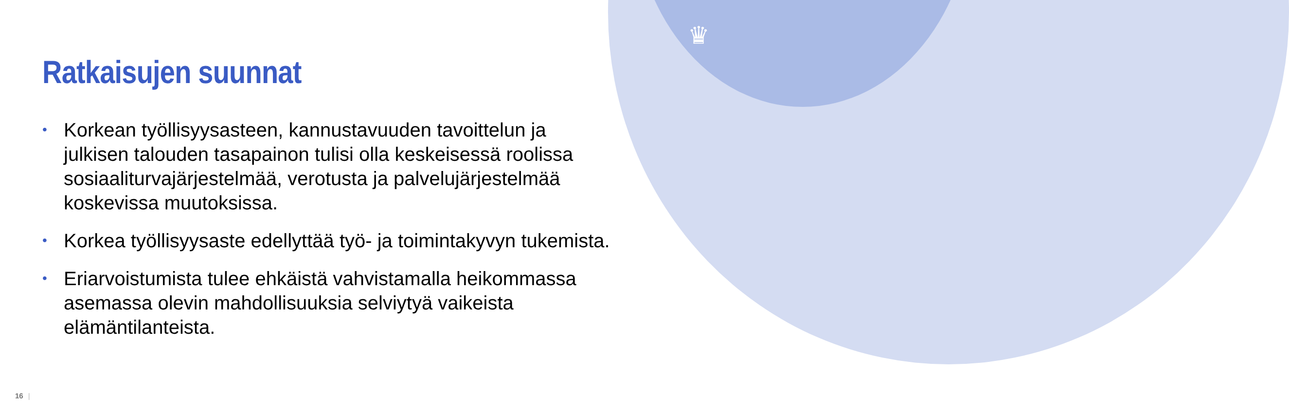♛
Ratkaisujen suunnat
• Korkean työllisyysasteen, kannustavuuden tavoittelun ja julkisen talouden tasapainon tulisi olla keskeisessä roolissa sosiaaliturvajärjestelmää, verotusta ja palvelujärjestelmää koskevissa muutoksissa.
• Korkea työllisyysaste edellyttää työ- ja toimintakyvyn tukemista.
• Eriarvoistumista tulee ehkäistä vahvistamalla heikommassa asemassa olevin mahdollisuuksia selviytyä vaikeista elämäntilanteista.
16 |